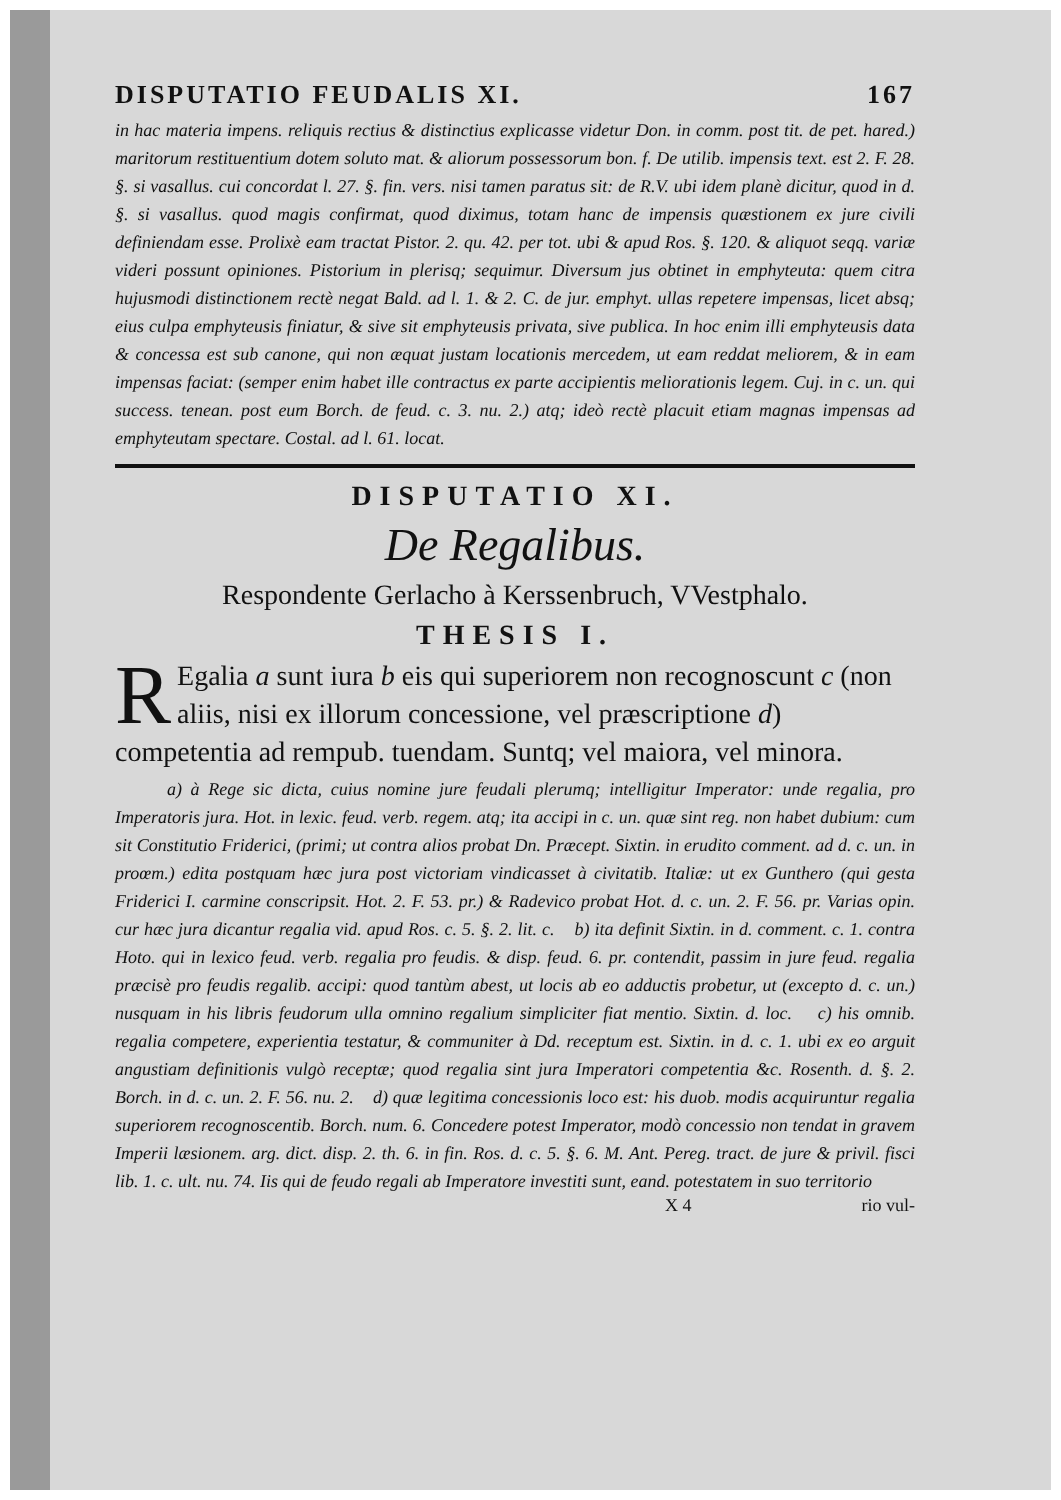DISPUTATIO FEUDALIS XI. 167
in hac materia impens. reliquis rectius & distinctius explicasse videtur Don. in comm. post tit. de pet. hared.) maritorum restituentium dotem soluto mat. & aliorum possessorum bon. f. De utilib. impensis text. est 2. F. 28. §. si vasallus. cui concordat l. 27. §. fin. vers. nisi tamen paratus sit: de R.V. ubi idem planè dicitur, quod in d. §. si vasallus. quod magis confirmat, quod diximus, totam hanc de impensis quæstionem ex jure civili definiendam esse. Prolixè eam tractat Pistor. 2. qu. 42. per tot. ubi & apud Ros. §. 120. & aliquot seqq. variæ videri possunt opiniones. Pistorium in plerisq; sequimur. Diversum jus obtinet in emphyteuta: quem citra hujusmodi distinctionem rectè negat Bald. ad l. 1. & 2. C. de jur. emphyt. ullas repetere impensas, licet absq; eius culpa emphyteusis finiatur, & sive sit emphyteusis privata, sive publica. In hoc enim illi emphyteusis data & concessa est sub canone, qui non æquat justam locationis mercedem, ut eam reddat meliorem, & in eam impensas faciat: (semper enim habet ille contractus ex parte accipientis meliorationis legem. Cuj. in c. un. qui success. tenean. post eum Borch. de feud. c. 3. nu. 2.) atq; ideò rectè placuit etiam magnas impensas ad emphyteutam spectare. Costal. ad l. 61. locat.
DISPUTATIO XI.
De Regalibus.
Respondente Gerlacho à Kerssenbruch, VVestphalo.
THESIS I.
REgalia a sunt iura b eis qui superiorem non recognoscunt c (non aliis, nisi ex illorum concessione, vel præscriptione d) competentia ad rempub. tuendam. Suntq; vel maiora, vel minora.
a) à Rege sic dicta, cuius nomine jure feudali plerumq; intelligitur Imperator: unde regalia, pro Imperatoris jura. Hot. in lexic. feud. verb. regem. atq; ita accipi in c. un. quæ sint reg. non habet dubium: cum sit Constitutio Friderici, (primi; ut contra alios probat Dn. Præcept. Sixtin. in erudito comment. ad d. c. un. in proœm.) edita postquam hæc jura post victoriam vindicasset à civitatib. Italiæ: ut ex Gunthero (qui gesta Friderici I. carmine conscripsit. Hot. 2. F. 53. pr.) & Radevico probat Hot. d. c. un. 2. F. 56. pr. Varias opin. cur hæc jura dicantur regalia vid. apud Ros. c. 5. §. 2. lit. c. b) ita definit Sixtin. in d. comment. c. 1. contra Hoto. qui in lexico feud. verb. regalia pro feudis. & disp. feud. 6. pr. contendit, passim in jure feud. regalia præcisè pro feudis regalib. accipi: quod tantùm abest, ut locis ab eo adductis probetur, ut (excepto d. c. un.) nusquam in his libris feudorum ulla omnino regalium simpliciter fiat mentio. Sixtin. d. loc. c) his omnib. regalia competere, experientia testatur, & communiter à Dd. receptum est. Sixtin. in d. c. 1. ubi ex eo arguit angustiam definitionis vulgò receptæ; quod regalia sint jura Imperatori competentia &c. Rosenth. d. §. 2. Borch. in d. c. un. 2. F. 56. nu. 2. d) quæ legitima concessionis loco est: his duob. modis acquiruntur regalia superiorem recognoscentib. Borch. num. 6. Concedere potest Imperator, modò concessio non tendat in gravem Imperii læsionem. arg. dict. disp. 2. th. 6. in fin. Ros. d. c. 5. §. 6. M. Ant. Pereg. tract. de jure & privil. fisci lib. 1. c. ult. nu. 74. Iis qui de feudo regali ab Imperatore investiti sunt, eand. potestatem in suo territorio
X 4 rio vul-